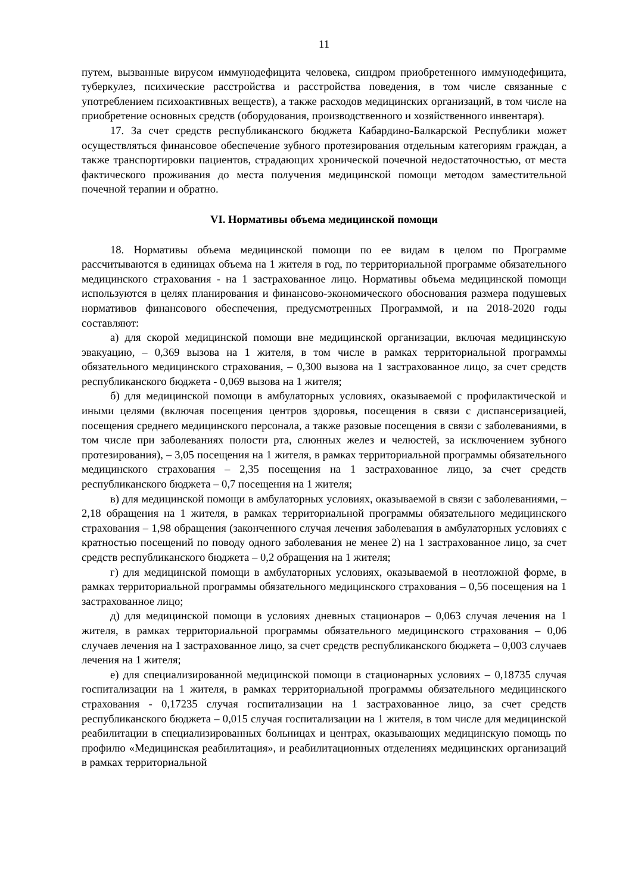11
путем, вызванные вирусом иммунодефицита человека, синдром приобретенного иммунодефицита, туберкулез, психические расстройства и расстройства поведения, в том числе связанные с употреблением психоактивных веществ), а также расходов медицинских организаций, в том числе на приобретение основных средств (оборудования, производственного и хозяйственного инвентаря).
17. За счет средств республиканского бюджета Кабардино-Балкарской Республики может осуществляться финансовое обеспечение зубного протезирования отдельным категориям граждан, а также транспортировки пациентов, страдающих хронической почечной недостаточностью, от места фактического проживания до места получения медицинской помощи методом заместительной почечной терапии и обратно.
VI. Нормативы объема медицинской помощи
18. Нормативы объема медицинской помощи по ее видам в целом по Программе рассчитываются в единицах объема на 1 жителя в год, по территориальной программе обязательного медицинского страхования - на 1 застрахованное лицо. Нормативы объема медицинской помощи используются в целях планирования и финансово-экономического обоснования размера подушевых нормативов финансового обеспечения, предусмотренных Программой, и на 2018-2020 годы составляют:
а) для скорой медицинской помощи вне медицинской организации, включая медицинскую эвакуацию, – 0,369 вызова на 1 жителя, в том числе в рамках территориальной программы обязательного медицинского страхования, – 0,300 вызова на 1 застрахованное лицо, за счет средств республиканского бюджета - 0,069 вызова на 1 жителя;
б) для медицинской помощи в амбулаторных условиях, оказываемой с профилактической и иными целями (включая посещения центров здоровья, посещения в связи с диспансеризацией, посещения среднего медицинского персонала, а также разовые посещения в связи с заболеваниями, в том числе при заболеваниях полости рта, слюнных желез и челюстей, за исключением зубного протезирования), – 3,05 посещения на 1 жителя, в рамках территориальной программы обязательного медицинского страхования – 2,35 посещения на 1 застрахованное лицо, за счет средств республиканского бюджета – 0,7 посещения на 1 жителя;
в) для медицинской помощи в амбулаторных условиях, оказываемой в связи с заболеваниями, – 2,18 обращения на 1 жителя, в рамках территориальной программы обязательного медицинского страхования – 1,98 обращения (законченного случая лечения заболевания в амбулаторных условиях с кратностью посещений по поводу одного заболевания не менее 2) на 1 застрахованное лицо, за счет средств республиканского бюджета – 0,2 обращения на 1 жителя;
г) для медицинской помощи в амбулаторных условиях, оказываемой в неотложной форме, в рамках территориальной программы обязательного медицинского страхования – 0,56 посещения на 1 застрахованное лицо;
д) для медицинской помощи в условиях дневных стационаров – 0,063 случая лечения на 1 жителя, в рамках территориальной программы обязательного медицинского страхования – 0,06 случаев лечения на 1 застрахованное лицо, за счет средств республиканского бюджета – 0,003 случаев лечения на 1 жителя;
е) для специализированной медицинской помощи в стационарных условиях – 0,18735 случая госпитализации на 1 жителя, в рамках территориальной программы обязательного медицинского страхования - 0,17235 случая госпитализации на 1 застрахованное лицо, за счет средств республиканского бюджета – 0,015 случая госпитализации на 1 жителя, в том числе для медицинской реабилитации в специализированных больницах и центрах, оказывающих медицинскую помощь по профилю «Медицинская реабилитация», и реабилитационных отделениях медицинских организаций в рамках территориальной